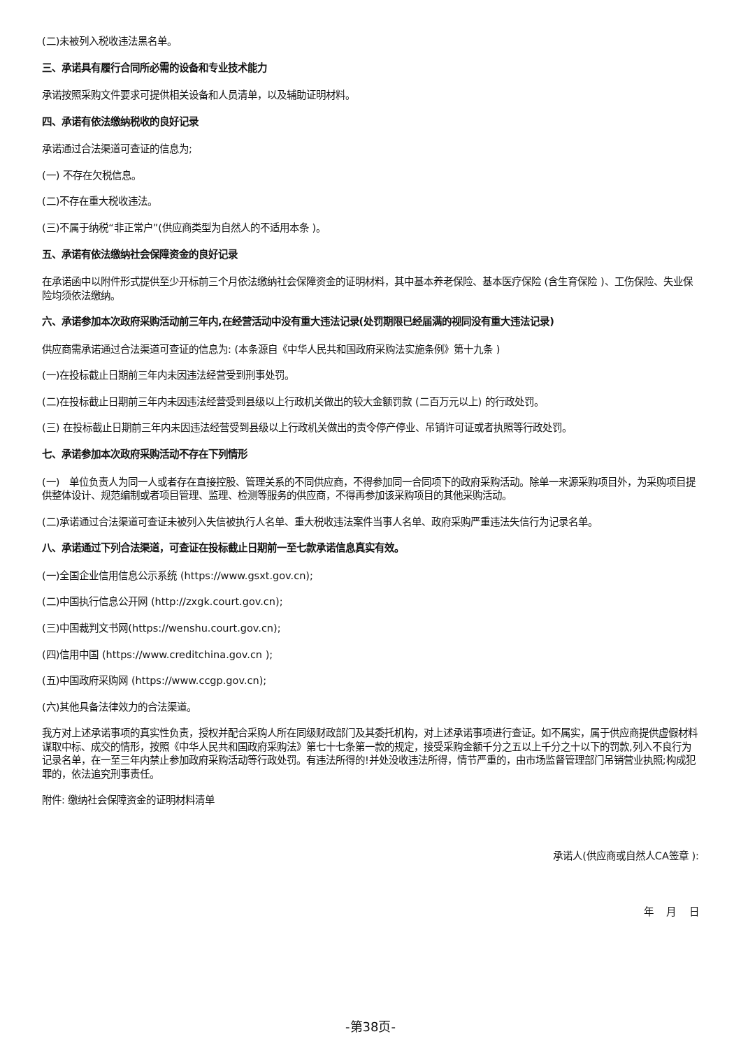(二)未被列入税收违法黑名单。
三、承诺具有履行合同所必需的设备和专业技术能力
承诺按照采购文件要求可提供相关设备和人员清单，以及辅助证明材料。
四、承诺有依法缴纳税收的良好记录
承诺通过合法渠道可查证的信息为;
(一) 不存在欠税信息。
(二)不存在重大税收违法。
(三)不属于纳税“非正常户”(供应商类型为自然人的不适用本条 )。
五、承诺有依法缴纳社会保障资金的良好记录
在承诺函中以附件形式提供至少开标前三个月依法缴纳社会保障资金的证明材料，其中基本养老保险、基本医疗保险 (含生育保险 )、工伤保险、失业保险均须依法缴纳。
六、承诺参加本次政府采购活动前三年内,在经营活动中没有重大违法记录(处罚期限已经届满的视同没有重大违法记录)
供应商需承诺通过合法渠道可查证的信息为: (本条源自《中华人民共和国政府采购法实施条例》第十九条 )
(一)在投标截止日期前三年内未因违法经营受到刑事处罚。
(二)在投标截止日期前三年内未因违法经营受到县级以上行政机关做出的较大金额罚款 (二百万元以上) 的行政处罚。
(三) 在投标截止日期前三年内未因违法经营受到县级以上行政机关做出的责令停产停业、吊销许可证或者执照等行政处罚。
七、承诺参加本次政府采购活动不存在下列情形
(一)　单位负责人为同一人或者存在直接控股、管理关系的不同供应商，不得参加同一合同项下的政府采购活动。除单一来源采购项目外，为采购项目提供整体设计、规范编制或者项目管理、监理、检测等服务的供应商，不得再参加该采购项目的其他采购活动。
(二)承诺通过合法渠道可查证未被列入失信被执行人名单、重大税收违法案件当事人名单、政府采购严重违法失信行为记录名单。
八、承诺通过下列合法渠道，可查证在投标截止日期前一至七款承诺信息真实有效。
(一)全国企业信用信息公示系统 (https://www.gsxt.gov.cn);
(二)中国执行信息公开网 (http://zxgk.court.gov.cn);
(三)中国裁判文书网(https://wenshu.court.gov.cn);
(四)信用中国 (https://www.creditchina.gov.cn );
(五)中国政府采购网 (https://www.ccgp.gov.cn);
(六)其他具备法律效力的合法渠道。
我方对上述承诺事项的真实性负责，授权并配合采购人所在同级财政部门及其委托机构，对上述承诺事项进行查证。如不属实，属于供应商提供虚假材料谋取中标、成交的情形，按照《中华人民共和国政府采购法》第七十七条第一款的规定，接受采购金额千分之五以上千分之十以下的罚款,列入不良行为记录名单，在一至三年内禁止参加政府采购活动等行政处罚。有违法所得的!并处没收违法所得，情节严重的，由市场监督管理部门吊销营业执照;构成犯罪的，依法追究刑事责任。
附件: 缴纳社会保障资金的证明材料清单
承诺人(供应商或自然人CA签章 ):
年　 月　 日
-第38页-